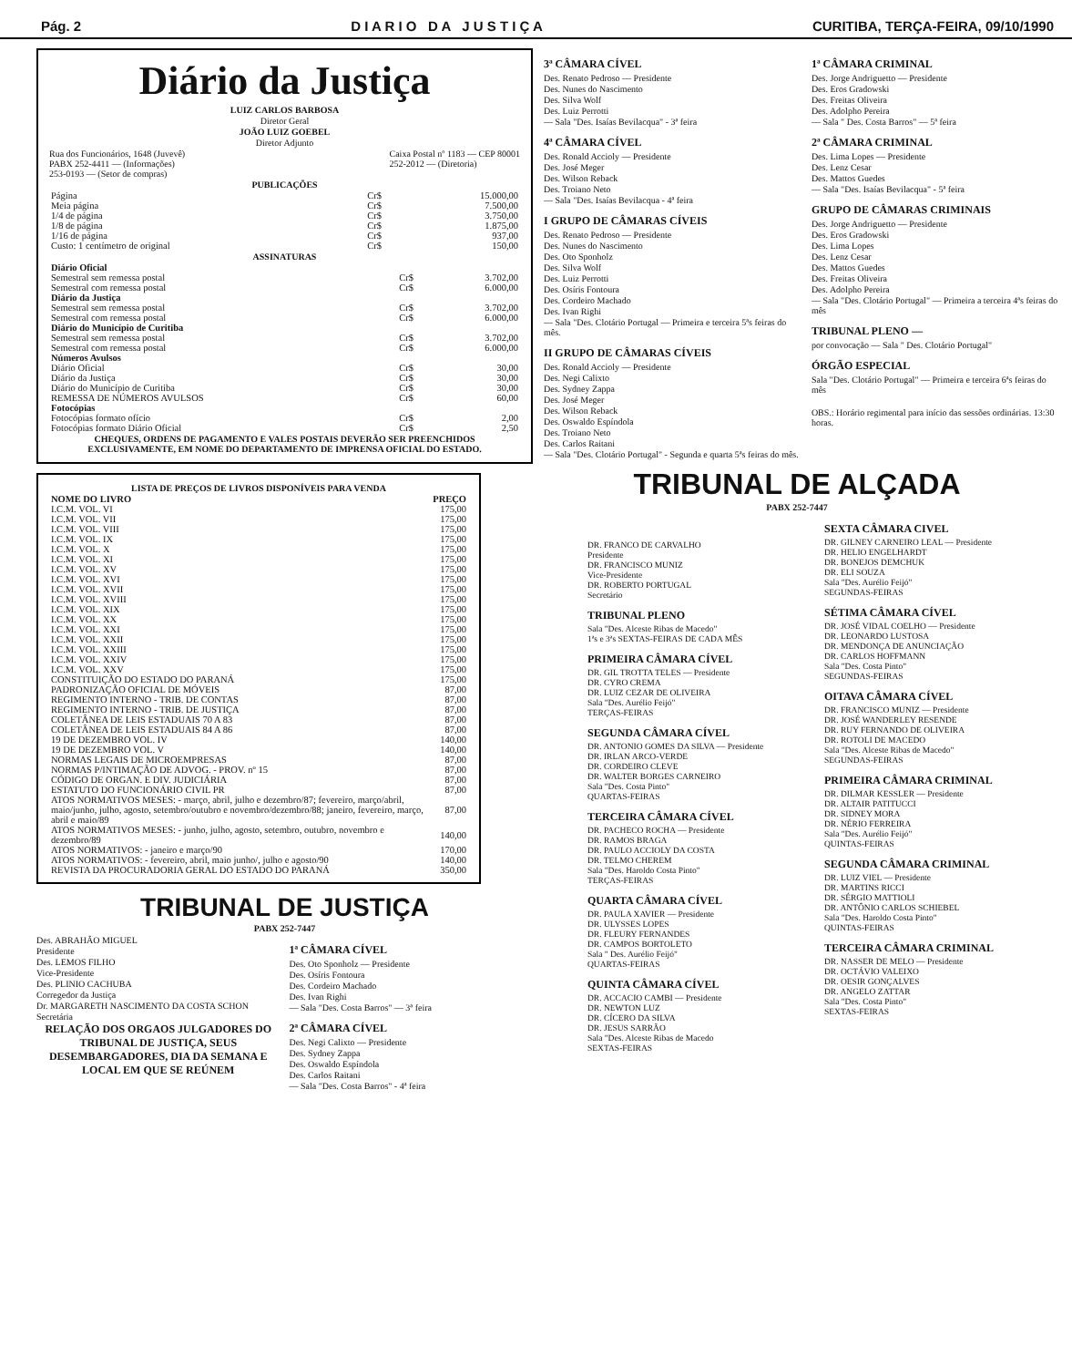Pág. 2 D I A R I O D A J U S T I Ç A CURITIBA, TERÇA-FEIRA, 09/10/1990
Diário da Justiça
LUIZ CARLOS BARBOSA
Diretor Geral
JOÃO LUIZ GOEBEL
Diretor Adjunto
Rua dos Funcionários, 1648 (Juvevê)
PABX 252-4411 — (Informações)
253-0193 — (Setor de compras)
Caixa Postal nº 1183 — CEP 80001
252-2012 — (Diretoria)
PUBLICAÇÕES
| Página | Cr$ | 15.000,00 |
| Meia página | Cr$ | 7.500,00 |
| 1/4 de página | Cr$ | 3.750,00 |
| 1/8 de página | Cr$ | 1.875,00 |
| 1/16 de página | Cr$ | 937,00 |
| Custo: 1 centímetro de original | Cr$ | 150,00 |
ASSINATURAS
| Diário Oficial | | |
| Semestral sem remessa postal | Cr$ | 3.702,00 |
| Semestral com remessa postal | Cr$ | 6.000,00 |
| Diário da Justiça | | |
| Semestral sem remessa postal | Cr$ | 3.702,00 |
| Semestral com remessa postal | Cr$ | 6.000,00 |
| Diário do Município de Curitiba | | |
| Semestral sem remessa postal | Cr$ | 3.702,00 |
| Semestral com remessa postal | Cr$ | 6.000,00 |
| Números Avulsos | | |
| Diário Oficial | Cr$ | 30,00 |
| Diário da Justiça | Cr$ | 30,00 |
| Diário do Município de Curitiba | Cr$ | 30,00 |
| REMESSA DE NÚMEROS AVULSOS | Cr$ | 60,00 |
| Fotocópias | | |
| Fotocópias formato ofício | Cr$ | 2,00 |
| Fotocópias formato Diário Oficial | Cr$ | 2,50 |
CHEQUES, ORDENS DE PAGAMENTO E VALES POSTAIS DEVERÃO SER PREENCHIDOS EXCLUSIVAMENTE, EM NOME DO DEPARTAMENTO DE IMPRENSA OFICIAL DO ESTADO.
LISTA DE PREÇOS DE LIVROS DISPONÍVEIS PARA VENDA
| NOME DO LIVRO | PREÇO |
| --- | --- |
| I.C.M. VOL. VI | 175,00 |
| I.C.M. VOL. VII | 175,00 |
| I.C.M. VOL. VIII | 175,00 |
| I.C.M. VOL. IX | 175,00 |
| I.C.M. VOL. X | 175,00 |
| I.C.M. VOL. XI | 175,00 |
| I.C.M. VOL. XV | 175,00 |
| I.C.M. VOL. XVI | 175,00 |
| I.C.M. VOL. XVII | 175,00 |
| I.C.M. VOL. XVIII | 175,00 |
| I.C.M. VOL. XIX | 175,00 |
| I.C.M. VOL. XX | 175,00 |
| I.C.M. VOL. XXI | 175,00 |
| I.C.M. VOL. XXII | 175,00 |
| I.C.M. VOL. XXIII | 175,00 |
| I.C.M. VOL. XXIV | 175,00 |
| I.C.M. VOL. XXV | 175,00 |
| CONSTITUIÇÃO DO ESTADO DO PARANÁ | 175,00 |
| PADRONIZAÇÃO OFICIAL DE MÓVEIS | 87,00 |
| REGIMENTO INTERNO - TRIB. DE CONTAS | 87,00 |
| REGIMENTO INTERNO - TRIB. DE JUSTIÇA | 87,00 |
| COLETÂNEA DE LEIS ESTADUAIS 70 A 83 | 87,00 |
| COLETÂNEA DE LEIS ESTADUAIS 84 A 86 | 87,00 |
| 19 DE DEZEMBRO VOL. IV | 140,00 |
| 19 DE DEZEMBRO VOL. V | 140,00 |
| NORMAS LEGAIS DE MICROEMPRESAS | 87,00 |
| NORMAS P/INTIMAÇÃO DE ADVOG. - PROV. nº 15 | 87,00 |
| CÓDIGO DE ORGAN. E DIV. JUDICIÁRIA | 87,00 |
| ESTATUTO DO FUNCIONÁRIO CIVIL PR | 87,00 |
| ATOS NORMATIVOS MESES: - março, abril, julho e dezembro/87; fevereiro, março/abril, maio/junho, julho, agosto, setembro/outubro e novembro/dezembro/88; janeiro, fevereiro, março, abril e maio/89 | 87,00 |
| ATOS NORMATIVOS MESES: - junho, julho, agosto, setembro, outubro, novembro e dezembro/89 | 140,00 |
| ATOS NORMATIVOS: - janeiro e março/90 | 170,00 |
| ATOS NORMATIVOS: - fevereiro, abril, maio junho/, julho e agosto/90 | 140,00 |
| REVISTA DA PROCURADORIA GERAL DO ESTADO DO PARANÁ | 350,00 |
TRIBUNAL DE JUSTIÇA
PABX 252-7447
Des. ABRAHÃO MIGUEL
Presidente
Des. LEMOS FILHO
Vice-Presidente
Des. PLINIO CACHUBA
Corregedor da Justiça
Dr. MARGARETH NASCIMENTO DA COSTA SCHON
Secretária
RELAÇÃO DOS ORGAOS JULGADORES DO TRIBUNAL DE JUSTIÇA, SEUS DESEMBARGADORES, DIA DA SEMANA E LOCAL EM QUE SE REÚNEM
1ª CÂMARA CÍVEL
Des. Oto Sponholz — Presidente
Des. Osíris Fontoura
Des. Cordeiro Machado
Des. Ivan Righi
— Sala "Des. Costa Barros" — 3ª feira
2ª CÂMARA CÍVEL
Des. Negi Calixto — Presidente
Des. Sydney Zappa
Des. Oswaldo Espíndola
Des. Carlos Raitani
— Sala "Des. Costa Barros" - 4ª feira
3ª CÂMARA CÍVEL
Des. Renato Pedroso — Presidente
Des. Nunes do Nascimento
Des. Silva Wolf
Des. Luiz Perrotti
— Sala "Des. Isaías Bevilacqua" - 3ª feira
4ª CÂMARA CÍVEL
Des. Ronald Accioly — Presidente
Des. José Meger
Des. Wilson Reback
Des. Troiano Neto
— Sala "Des. Isaías Bevilacqua - 4ª feira
I GRUPO DE CÂMARAS CÍVEIS
Des. Renato Pedroso — Presidente
Des. Nunes do Nascimento
Des. Oto Sponholz
Des. Silva Wolf
Des. Luiz Perrotti
Des. Osíris Fontoura
Des. Cordeiro Machado
Des. Ivan Righi
— Sala "Des. Clotário Portugal — Primeira e terceira 5ªs feiras do mês.
II GRUPO DE CÂMARAS CÍVEIS
Des. Ronald Accioly — Presidente
Des. Negi Calixto
Des. Sydney Zappa
Des. José Meger
Des. Wilson Reback
Des. Oswaldo Espíndola
Des. Troiano Neto
Des. Carlos Raitani
— Sala "Des. Clotário Portugal" - Segunda e quarta 5ªs feiras do mês.
1ª CÂMARA CRIMINAL
Des. Jorge Andriguetto — Presidente
Des. Eros Gradowski
Des. Freitas Oliveira
Des. Adolpho Pereira
— Sala " Des. Costa Barros" — 5ª feira
2ª CÂMARA CRIMINAL
Des. Lima Lopes — Presidente
Des. Lenz Cesar
Des. Mattos Guedes
— Sala "Des. Isaías Bevilacqua" - 5ª feira
GRUPO DE CÂMARAS CRIMINAIS
Des. Jorge Andriguetto — Presidente
Des. Eros Gradowski
Des. Lima Lopes
Des. Lenz Cesar
Des. Mattos Guedes
Des. Freitas Oliveira
Des. Adolpho Pereira
— Sala "Des. Clotário Portugal" — Primeira a terceira 4ªs feiras do mês
TRIBUNAL PLENO —
por convocação — Sala " Des. Clotário Portugal"
ÓRGÃO ESPECIAL
Sala "Des. Clotário Portugal" — Primeira e terceira 6ªs feiras do mês
OBS.: Horário regimental para início das sessões ordinárias. 13:30 horas.
TRIBUNAL DE ALÇADA
PABX 252-7447
DR. FRANCO DE CARVALHO
Presidente
DR. FRANCISCO MUNIZ
Vice-Presidente
DR. ROBERTO PORTUGAL
Secretário
TRIBUNAL PLENO
Sala "Des. Alceste Ribas de Macedo"
1ªs e 3ªs SEXTAS-FEIRAS DE CADA MÊS
PRIMEIRA CÂMARA CÍVEL
DR. GIL TROTTA TELES — Presidente
DR. CYRO CREMA
DR. LUIZ CEZAR DE OLIVEIRA
Sala "Des. Aurélio Feijó"
TERÇAS-FEIRAS
SEGUNDA CÂMARA CÍVEL
DR. ANTONIO GOMES DA SILVA — Presidente
DR. IRLAN ARCO-VERDE
DR. CORDEIRO CLEVE
DR. WALTER BORGES CARNEIRO
Sala "Des. Costa Pinto"
QUARTAS-FEIRAS
TERCEIRA CÂMARA CÍVEL
DR. PACHECO ROCHA — Presidente
DR. RAMOS BRAGA
DR. PAULO ACCIOLY DA COSTA
DR. TELMO CHEREM
Sala "Des. Haroldo Costa Pinto"
TERÇAS-FEIRAS
QUARTA CÂMARA CÍVEL
DR. PAULA XAVIER — Presidente
DR. ULYSSES LOPES
DR. FLEURY FERNANDES
DR. CAMPOS BORTOLETO
Sala " Des. Aurélio Feijó"
QUARTAS-FEIRAS
QUINTA CÂMARA CÍVEL
DR. ACCACIO CAMBI — Presidente
DR. NEWTON LUZ
DR. CÍCERO DA SILVA
DR. JESUS SARRÃO
Sala "Des. Alceste Ribas de Macedo
SEXTAS-FEIRAS
SEXTA CÂMARA CIVEL
DR. GILNEY CARNEIRO LEAL — Presidente
DR. HELIO ENGELHARDT
DR. BONEJOS DEMCHUK
DR. ELI SOUZA
Sala "Des. Aurélio Feijó"
SEGUNDAS-FEIRAS
SÉTIMA CÂMARA CÍVEL
DR. JOSÉ VIDAL COELHO — Presidente
DR. LEONARDO LUSTOSA
DR. MENDONÇA DE ANUNCIAÇÃO
DR. CARLOS HOFFMANN
Sala "Des. Costa Pinto"
SEGUNDAS-FEIRAS
OITAVA CÂMARA CÍVEL
DR. FRANCISCO MUNIZ — Presidente
DR. JOSÉ WANDERLEY RESENDE
DR. RUY FERNANDO DE OLIVEIRA
DR. ROTOLI DE MACEDO
Sala "Des. Alceste Ribas de Macedo"
SEGUNDAS-FEIRAS
PRIMEIRA CÂMARA CRIMINAL
DR. DILMAR KESSLER — Presidente
DR. ALTAIR PATITUCCI
DR. SIDNEY MORA
DR. NÉRIO FERREIRA
Sala "Des. Aurélio Feijó"
QUINTAS-FEIRAS
SEGUNDA CÂMARA CRIMINAL
DR. LUIZ VIEL — Presidente
DR. MARTINS RICCI
DR. SÉRGIO MATTIOLI
DR. ANTÔNIO CARLOS SCHIEBEL
Sala "Des. Haroldo Costa Pinto"
QUINTAS-FEIRAS
TERCEIRA CÂMARA CRIMINAL
DR. NASSER DE MELO — Presidente
DR. OCTÁVIO VALEIXO
DR. OESIR GONÇALVES
DR. ANGELO ZATTAR
Sala "Des. Costa Pinto"
SEXTAS-FEIRAS